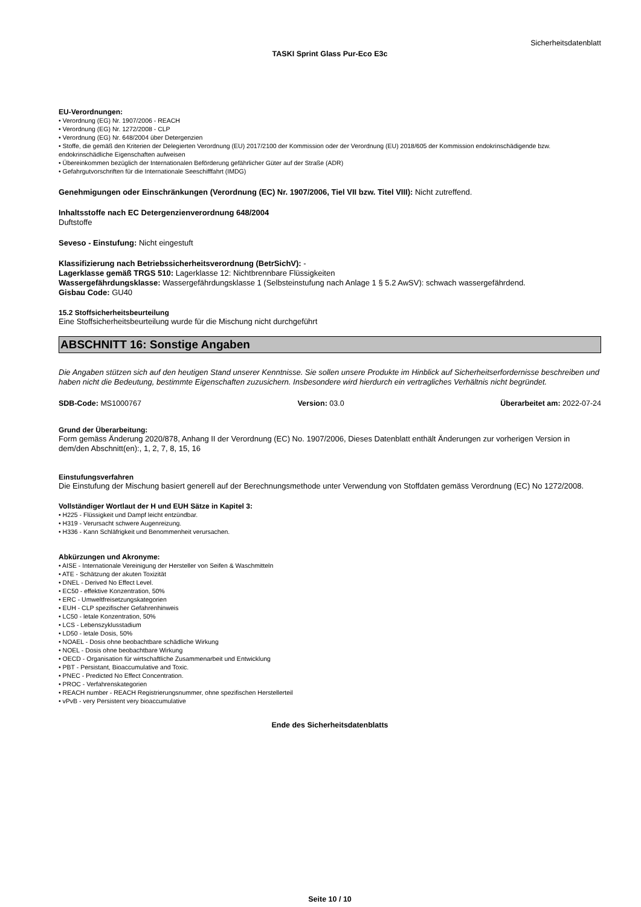Sicherheitsdatenblatt
TASKI Sprint Glass Pur-Eco E3c
EU-Verordnungen:
• Verordnung (EG) Nr. 1907/2006 - REACH
• Verordnung (EG) Nr. 1272/2008 - CLP
• Verordnung (EG) Nr. 648/2004 über Detergenzien
• Stoffe, die gemäß den Kriterien der Delegierten Verordnung (EU) 2017/2100 der Kommission oder der Verordnung (EU) 2018/605 der Kommission endokrinschädigende bzw. endokrinschädliche Eigenschaften aufweisen
• Übereinkommen bezüglich der Internationalen Beförderung gefährlicher Güter auf der Straße (ADR)
• Gefahrgutvorschriften für die Internationale Seeschifffahrt (IMDG)
Genehmigungen oder Einschränkungen (Verordnung (EC) Nr. 1907/2006, Tiel VII bzw. Titel VIII): Nicht zutreffend.
Inhaltsstoffe nach EC Detergenzienverordnung 648/2004
Duftstoffe
Seveso - Einstufung: Nicht eingestuft
Klassifizierung nach Betriebssicherheitsverordnung (BetrSichV): -
Lagerklasse gemäß TRGS 510: Lagerklasse 12: Nichtbrennbare Flüssigkeiten
Wassergefährdungsklasse: Wassergefährdungsklasse 1 (Selbsteinstufung nach Anlage 1 § 5.2 AwSV): schwach wassergefährdend.
Gisbau Code: GU40
15.2 Stoffsicherheitsbeurteilung
Eine Stoffsicherheitsbeurteilung wurde für die Mischung nicht durchgeführt
ABSCHNITT 16: Sonstige Angaben
Die Angaben stützen sich auf den heutigen Stand unserer Kenntnisse. Sie sollen unsere Produkte im Hinblick auf Sicherheitserfordernisse beschreiben und haben nicht die Bedeutung, bestimmte Eigenschaften zuzusichern. Insbesondere wird hierdurch ein vertragliches Verhältnis nicht begründet.
SDB-Code: MS1000767 Version: 03.0 Überarbeitet am: 2022-07-24
Grund der Überarbeitung:
Form gemäss Änderung 2020/878, Anhang II der Verordnung (EC) No. 1907/2006, Dieses Datenblatt enthält Änderungen zur vorherigen Version in dem/den Abschnitt(en):, 1, 2, 7, 8, 15, 16
Einstufungsverfahren
Die Einstufung der Mischung basiert generell auf der Berechnungsmethode unter Verwendung von Stoffdaten gemäss Verordnung (EC) No 1272/2008.
Vollständiger Wortlaut der H und EUH Sätze in Kapitel 3:
• H225 - Flüssigkeit und Dampf leicht entzündbar.
• H319 - Verursacht schwere Augenreizung.
• H336 - Kann Schläfrigkeit und Benommenheit verursachen.
Abkürzungen und Akronyme:
• AISE - Internationale Vereinigung der Hersteller von Seifen & Waschmitteln
• ATE - Schätzung der akuten Toxizität
• DNEL - Derived No Effect Level.
• EC50 - effektive Konzentration, 50%
• ERC - Umweltfreisetzungskategorien
• EUH - CLP spezifischer Gefahrenhinweis
• LC50 - letale Konzentration, 50%
• LCS - Lebenszyklusstadium
• LD50 - letale Dosis, 50%
• NOAEL - Dosis ohne beobachtbare schädliche Wirkung
• NOEL - Dosis ohne beobachtbare Wirkung
• OECD - Organisation für wirtschaftliche Zusammenarbeit und Entwicklung
• PBT - Persistant, Bioaccumulative and Toxic.
• PNEC - Predicted No Effect Concentration.
• PROC - Verfahrenskategorien
• REACH number - REACH Registrierungsnummer, ohne spezifischen Herstellerteil
• vPvB - very Persistent very bioaccumulative
Ende des Sicherheitsdatenblatts
Seite 10 / 10